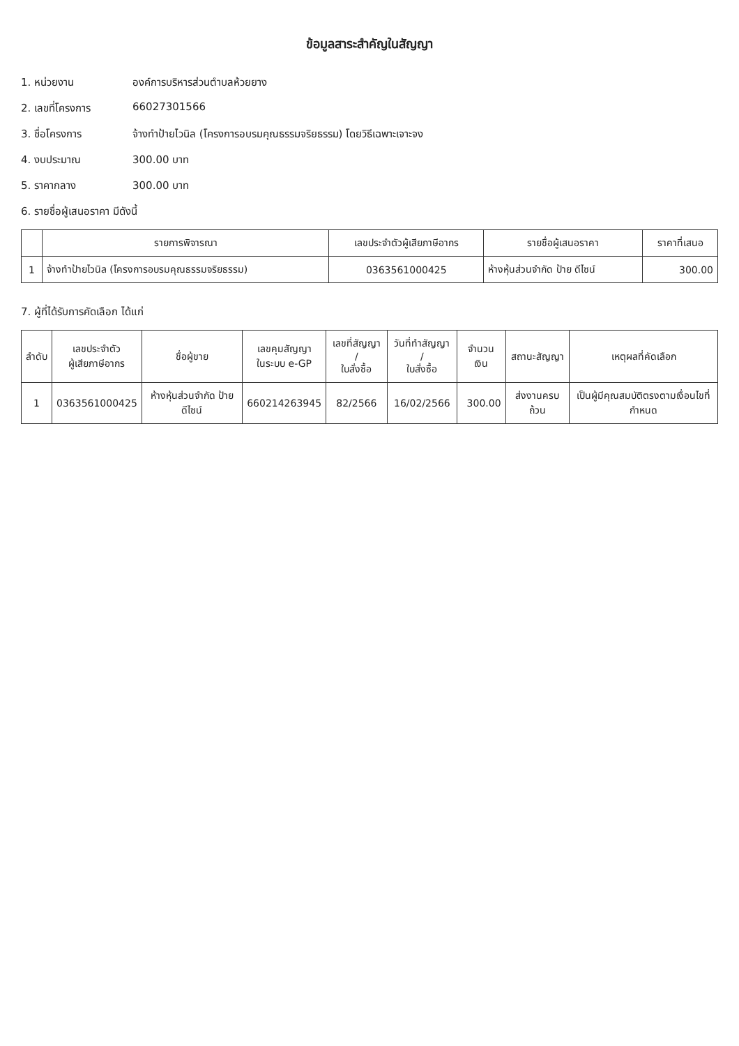ข้อมูลสาระสำคัญในสัญญา
1. หน่วยงาน องค์การบริหารส่วนตำบลห้วยยาง
2. เลขที่โครงการ 66027301566
3. ชื่อโครงการ จ้างทำป้ายไวนิล (โครงการอบรมคุณธรรมจริยธรรม) โดยวิธีเฉพาะเจาะจง
4. งบประมาณ 300.00 บาท
5. ราคากลาง 300.00 บาท
6. รายชื่อผู้เสนอราคา มีดังนี้
| | รายการพิจารณา | เลขประจำตัวผู้เสียภาษีอากร | รายชื่อผู้เสนอราคา | ราคาที่เสนอ |
| --- | --- | --- | --- | --- |
| 1 | จ้างทำป้ายไวนิล (โครงการอบรมคุณธรรมจริยธรรม) | 0363561000425 | ห้างหุ้นส่วนจำกัด ป้าย ดีไซน์ | 300.00 |
7. ผู้ที่ได้รับการคัดเลือก ได้แก่
| ลำดับ | เลขประจำตัว ผู้เสียภาษีอากร | ชื่อผู้ขาย | เลขคุมสัญญา ในระบบ e-GP | เลขที่สัญญา / ใบสั่งซื้อ | วันที่ทำสัญญา / ใบสั่งซื้อ | จำนวนเงิน | สถานะสัญญา | เหตุผลที่คัดเลือก |
| --- | --- | --- | --- | --- | --- | --- | --- | --- |
| 1 | 0363561000425 | ห้างหุ้นส่วนจำกัด ป้าย ดีไซน์ | 660214263945 | 82/2566 | 16/02/2566 | 300.00 | ส่งงานครบถ้วน | เป็นผู้มีคุณสมบัติตรงตามเงื่อนไขที่กำหนด |